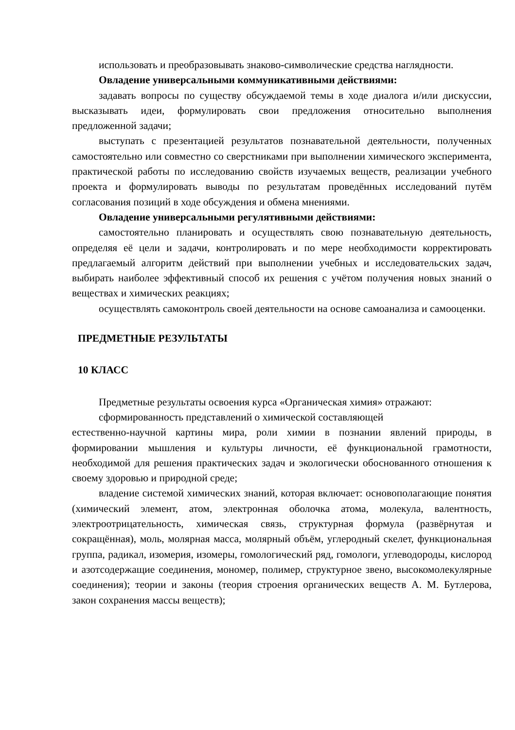использовать и преобразовывать знаково-символические средства наглядности.
Овладение универсальными коммуникативными действиями:
задавать вопросы по существу обсуждаемой темы в ходе диалога и/или дискуссии, высказывать идеи, формулировать свои предложения относительно выполнения предложенной задачи;
выступать с презентацией результатов познавательной деятельности, полученных самостоятельно или совместно со сверстниками при выполнении химического эксперимента, практической работы по исследованию свойств изучаемых веществ, реализации учебного проекта и формулировать выводы по результатам проведённых исследований путём согласования позиций в ходе обсуждения и обмена мнениями.
Овладение универсальными регулятивными действиями:
самостоятельно планировать и осуществлять свою познавательную деятельность, определяя её цели и задачи, контролировать и по мере необходимости корректировать предлагаемый алгоритм действий при выполнении учебных и исследовательских задач, выбирать наиболее эффективный способ их решения с учётом получения новых знаний о веществах и химических реакциях;
осуществлять самоконтроль своей деятельности на основе самоанализа и самооценки.
ПРЕДМЕТНЫЕ РЕЗУЛЬТАТЫ
10 КЛАСС
Предметные результаты освоения курса «Органическая химия» отражают:
сформированность представлений о химической составляющей
естественно-научной картины мира, роли химии в познании явлений природы, в формировании мышления и культуры личности, её функциональной грамотности, необходимой для решения практических задач и экологически обоснованного отношения к своему здоровью и природной среде;
владение системой химических знаний, которая включает: основополагающие понятия (химический элемент, атом, электронная оболочка атома, молекула, валентность, электроотрицательность, химическая связь, структурная формула (развёрнутая и сокращённая), моль, молярная масса, молярный объём, углеродный скелет, функциональная группа, радикал, изомерия, изомеры, гомологический ряд, гомологи, углеводороды, кислород и азотсодержащие соединения, мономер, полимер, структурное звено, высокомолекулярные соединения); теории и законы (теория строения органических веществ А. М. Бутлерова, закон сохранения массы веществ);